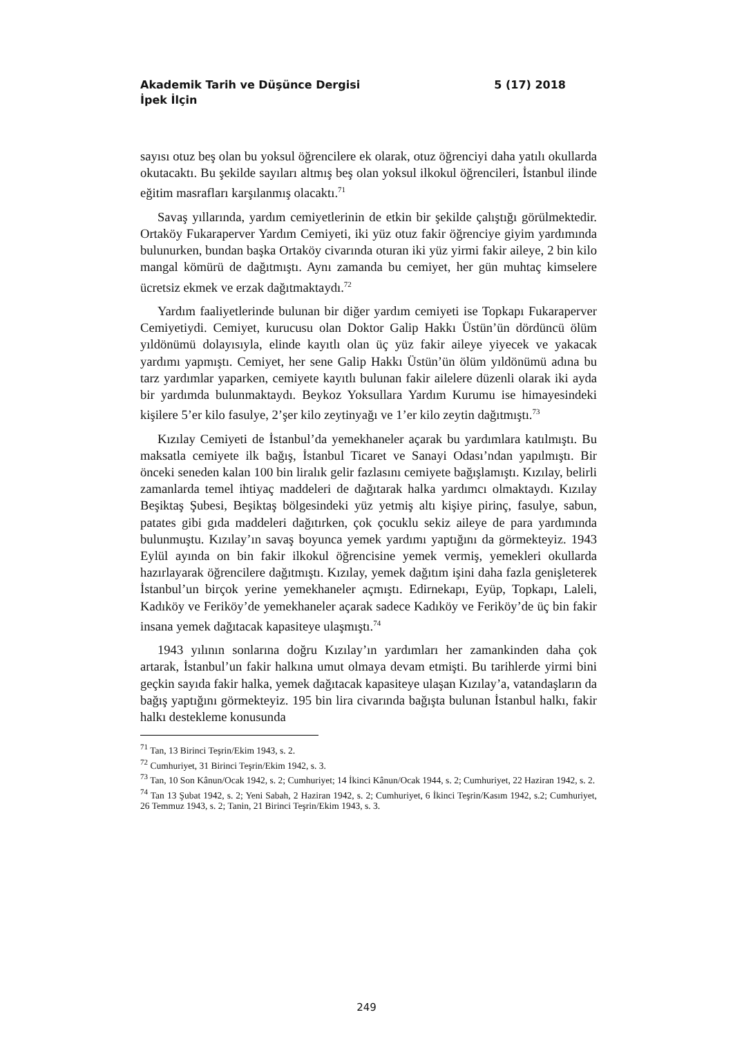Akademik Tarih ve Düşünce Dergisi 5 (17) 2018
İpek İlçin
sayısı otuz beş olan bu yoksul öğrencilere ek olarak, otuz öğrenciyi daha yatılı okullarda okutacaktı. Bu şekilde sayıları altmış beş olan yoksul ilkokul öğrencileri, İstanbul ilinde eğitim masrafları karşılanmış olacaktı.<sup>71</sup>
Savaş yıllarında, yardım cemiyetlerinin de etkin bir şekilde çalıştığı görülmektedir. Ortaköy Fukaraperver Yardım Cemiyeti, iki yüz otuz fakir öğrenciye giyim yardımında bulunurken, bundan başka Ortaköy civarında oturan iki yüz yirmi fakir aileye, 2 bin kilo mangal kömürü de dağıtmıştı. Aynı zamanda bu cemiyet, her gün muhtaç kimselere ücretsiz ekmek ve erzak dağıtmaktaydı.<sup>72</sup>
Yardım faaliyetlerinde bulunan bir diğer yardım cemiyeti ise Topkapı Fukaraperver Cemiyetiydi. Cemiyet, kurucusu olan Doktor Galip Hakkı Üstün’ün dördüncü ölüm yıldönümü dolayısıyla, elinde kayıtlı olan üç yüz fakir aileye yiyecek ve yakacak yardımı yapmıştı. Cemiyet, her sene Galip Hakkı Üstün’ün ölüm yıldönümü adına bu tarz yardımlar yaparken, cemiyete kayıtlı bulunan fakir ailelere düzenli olarak iki ayda bir yardımda bulunmaktaydı. Beykoz Yoksullara Yardım Kurumu ise himayesindeki kişilere 5’er kilo fasulye, 2’şer kilo zeytinyağı ve 1’er kilo zeytin dağıtmıştı.<sup>73</sup>
Kızılay Cemiyeti de İstanbul’da yemekhaneler açarak bu yardımlara katılmıştı. Bu maksatla cemiyete ilk bağış, İstanbul Ticaret ve Sanayi Odası’ndan yapılmıştı. Bir önceki seneden kalan 100 bin liralık gelir fazlasını cemiyete bağışlamıştı. Kızılay, belirli zamanlarda temel ihtiyaç maddeleri de dağıtarak halka yardımcı olmaktaydı. Kızılay Beşiktaş Şubesi, Beşiktaş bölgesindeki yüz yetmiş altı kişiye pirinç, fasulye, sabun, patates gibi gıda maddeleri dağıtırken, çok çocuklu sekiz aileye de para yardımında bulunmuştu. Kızılay’ın savaş boyunca yemek yardımı yaptığını da görmekteyiz. 1943 Eylül ayında on bin fakir ilkokul öğrencisine yemek vermiş, yemekleri okullarda hazırlayarak öğrencilere dağıtmıştı. Kızılay, yemek dağıtım işini daha fazla genişleterek İstanbul’un birçok yerine yemekhaneler açmıştı. Edirnekapı, Eyüp, Topkapı, Laleli, Kadıköy ve Feriköy’de yemekhaneler açarak sadece Kadıköy ve Feriköy’de üç bin fakir insana yemek dağıtacak kapasiteye ulaşmıştı.<sup>74</sup>
1943 yılının sonlarına doğru Kızılay’ın yardımları her zamankinden daha çok artarak, İstanbul’un fakir halkına umut olmaya devam etmişti. Bu tarihlerde yirmi bini geçkin sayıda fakir halka, yemek dağıtacak kapasiteye ulaşan Kızılay’a, vatandaşların da bağış yaptığını görmekteyiz. 195 bin lira civarında bağışta bulunan İstanbul halkı, fakir halkı destekleme konusunda
<sup>71</sup> Tan, 13 Birinci Teşrin/Ekim 1943, s. 2.
<sup>72</sup> Cumhuriyet, 31 Birinci Teşrin/Ekim 1942, s. 3.
<sup>73</sup> Tan, 10 Son Kânun/Ocak 1942, s. 2; Cumhuriyet; 14 İkinci Kânun/Ocak 1944, s. 2; Cumhuriyet, 22 Haziran 1942, s. 2.
<sup>74</sup> Tan 13 Şubat 1942, s. 2; Yeni Sabah, 2 Haziran 1942, s. 2; Cumhuriyet, 6 İkinci Teşrin/Kasım 1942, s.2; Cumhuriyet, 26 Temmuz 1943, s. 2; Tanin, 21 Birinci Teşrin/Ekim 1943, s. 3.
249